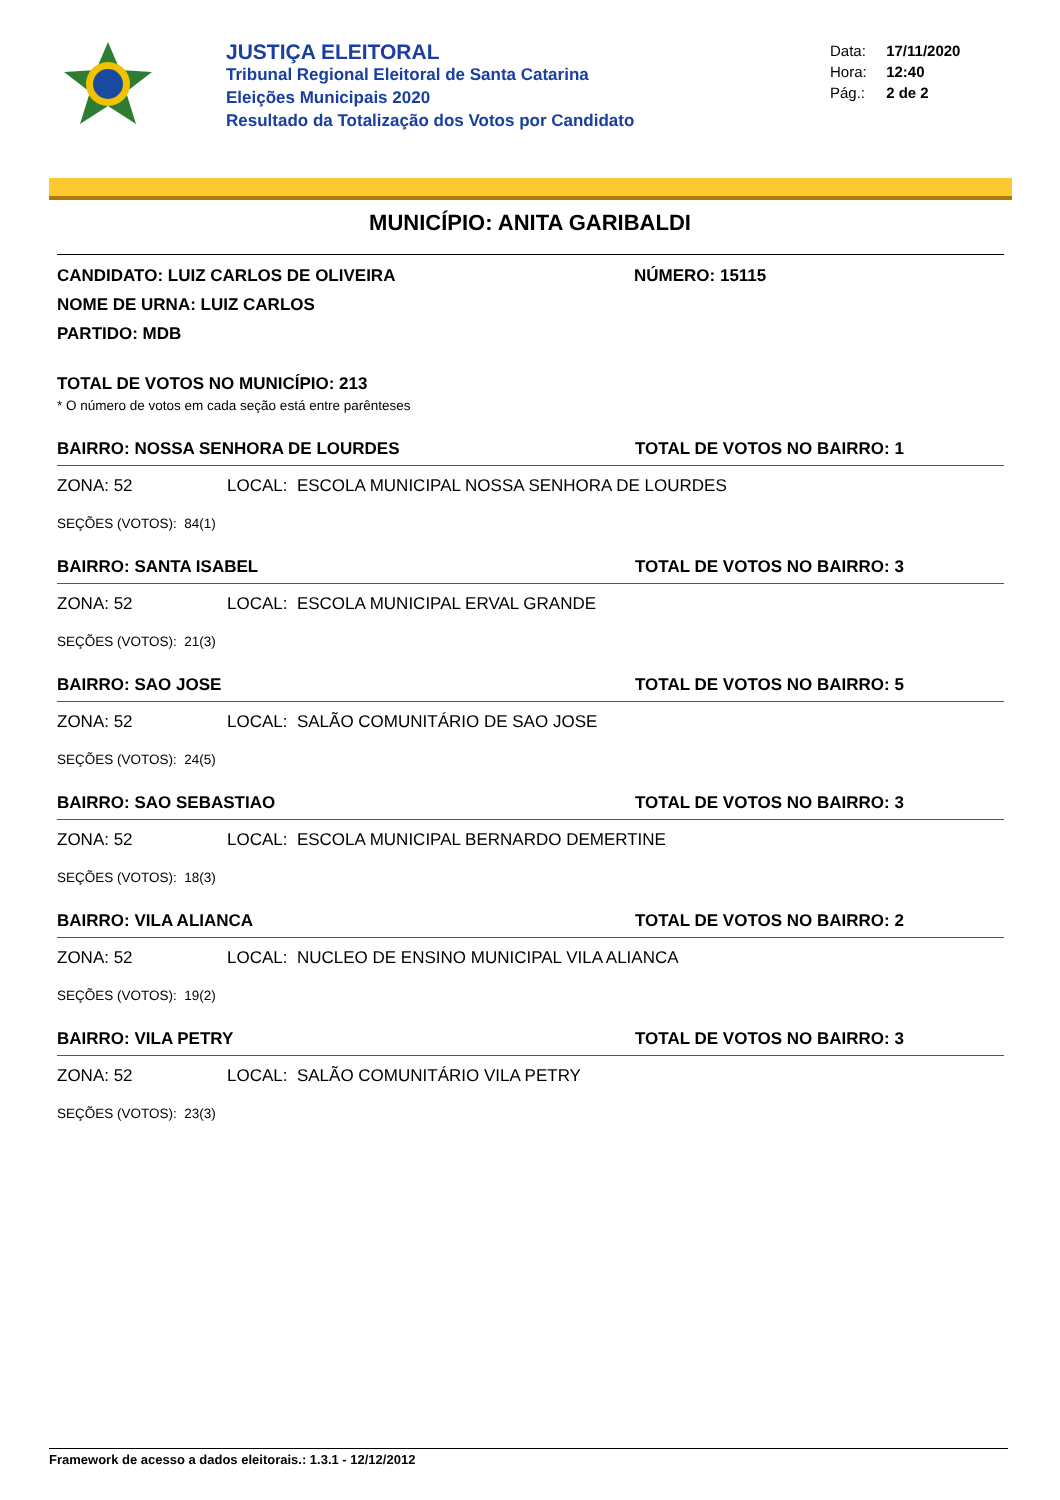JUSTIÇA ELEITORAL
Tribunal Regional Eleitoral de Santa Catarina
Eleições Municipais 2020
Resultado da Totalização dos Votos por Candidato
Data: 17/11/2020
Hora: 12:40
Pág.: 2 de 2
MUNICÍPIO: ANITA GARIBALDI
CANDIDATO: LUIZ CARLOS DE OLIVEIRA NÚMERO: 15115
NOME DE URNA: LUIZ CARLOS
PARTIDO: MDB
TOTAL DE VOTOS NO MUNICÍPIO: 213
* O número de votos em cada seção está entre parênteses
BAIRRO: NOSSA SENHORA DE LOURDES TOTAL DE VOTOS NO BAIRRO: 1
ZONA: 52 LOCAL: ESCOLA MUNICIPAL NOSSA SENHORA DE LOURDES
SEÇÕES (VOTOS): 84(1)
BAIRRO: SANTA ISABEL TOTAL DE VOTOS NO BAIRRO: 3
ZONA: 52 LOCAL: ESCOLA MUNICIPAL ERVAL GRANDE
SEÇÕES (VOTOS): 21(3)
BAIRRO: SAO JOSE TOTAL DE VOTOS NO BAIRRO: 5
ZONA: 52 LOCAL: SALÃO COMUNITÁRIO DE SAO JOSE
SEÇÕES (VOTOS): 24(5)
BAIRRO: SAO SEBASTIAO TOTAL DE VOTOS NO BAIRRO: 3
ZONA: 52 LOCAL: ESCOLA MUNICIPAL BERNARDO DEMERTINE
SEÇÕES (VOTOS): 18(3)
BAIRRO: VILA ALIANCA TOTAL DE VOTOS NO BAIRRO: 2
ZONA: 52 LOCAL: NUCLEO DE ENSINO MUNICIPAL VILA ALIANCA
SEÇÕES (VOTOS): 19(2)
BAIRRO: VILA PETRY TOTAL DE VOTOS NO BAIRRO: 3
ZONA: 52 LOCAL: SALÃO COMUNITÁRIO VILA PETRY
SEÇÕES (VOTOS): 23(3)
Framework de acesso a dados eleitorais.: 1.3.1 - 12/12/2012